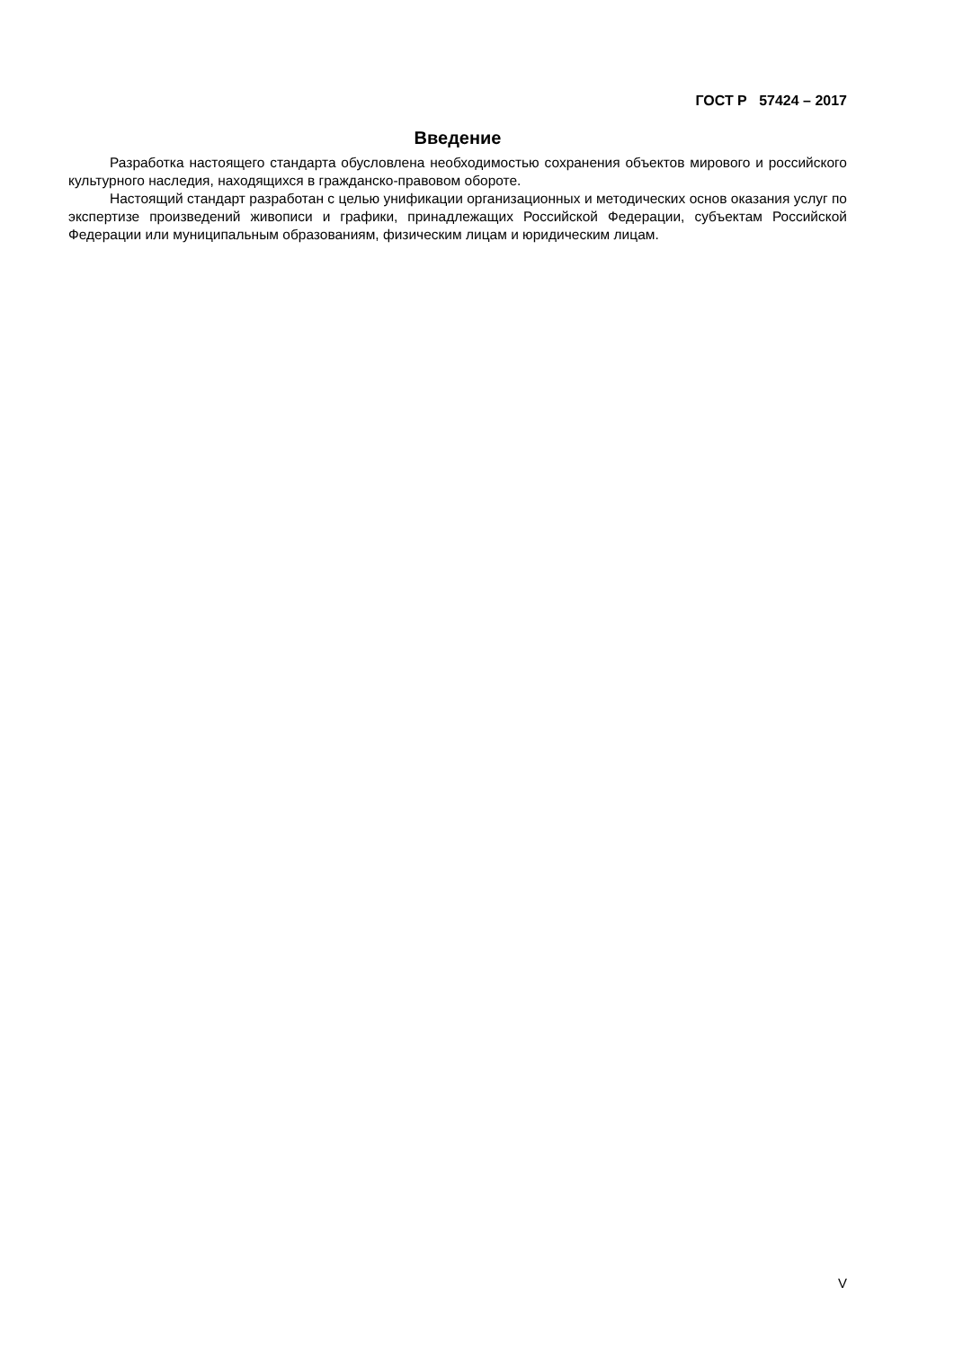ГОСТ Р 57424 – 2017
Введение
Разработка настоящего стандарта обусловлена необходимостью сохранения объектов мирового и российского культурного наследия, находящихся в гражданско-правовом обороте.
Настоящий стандарт разработан с целью унификации организационных и методических основ оказания услуг по экспертизе произведений живописи и графики, принадлежащих Российской Федерации, субъектам Российской Федерации или муниципальным образованиям, физическим лицам и юридическим лицам.
V